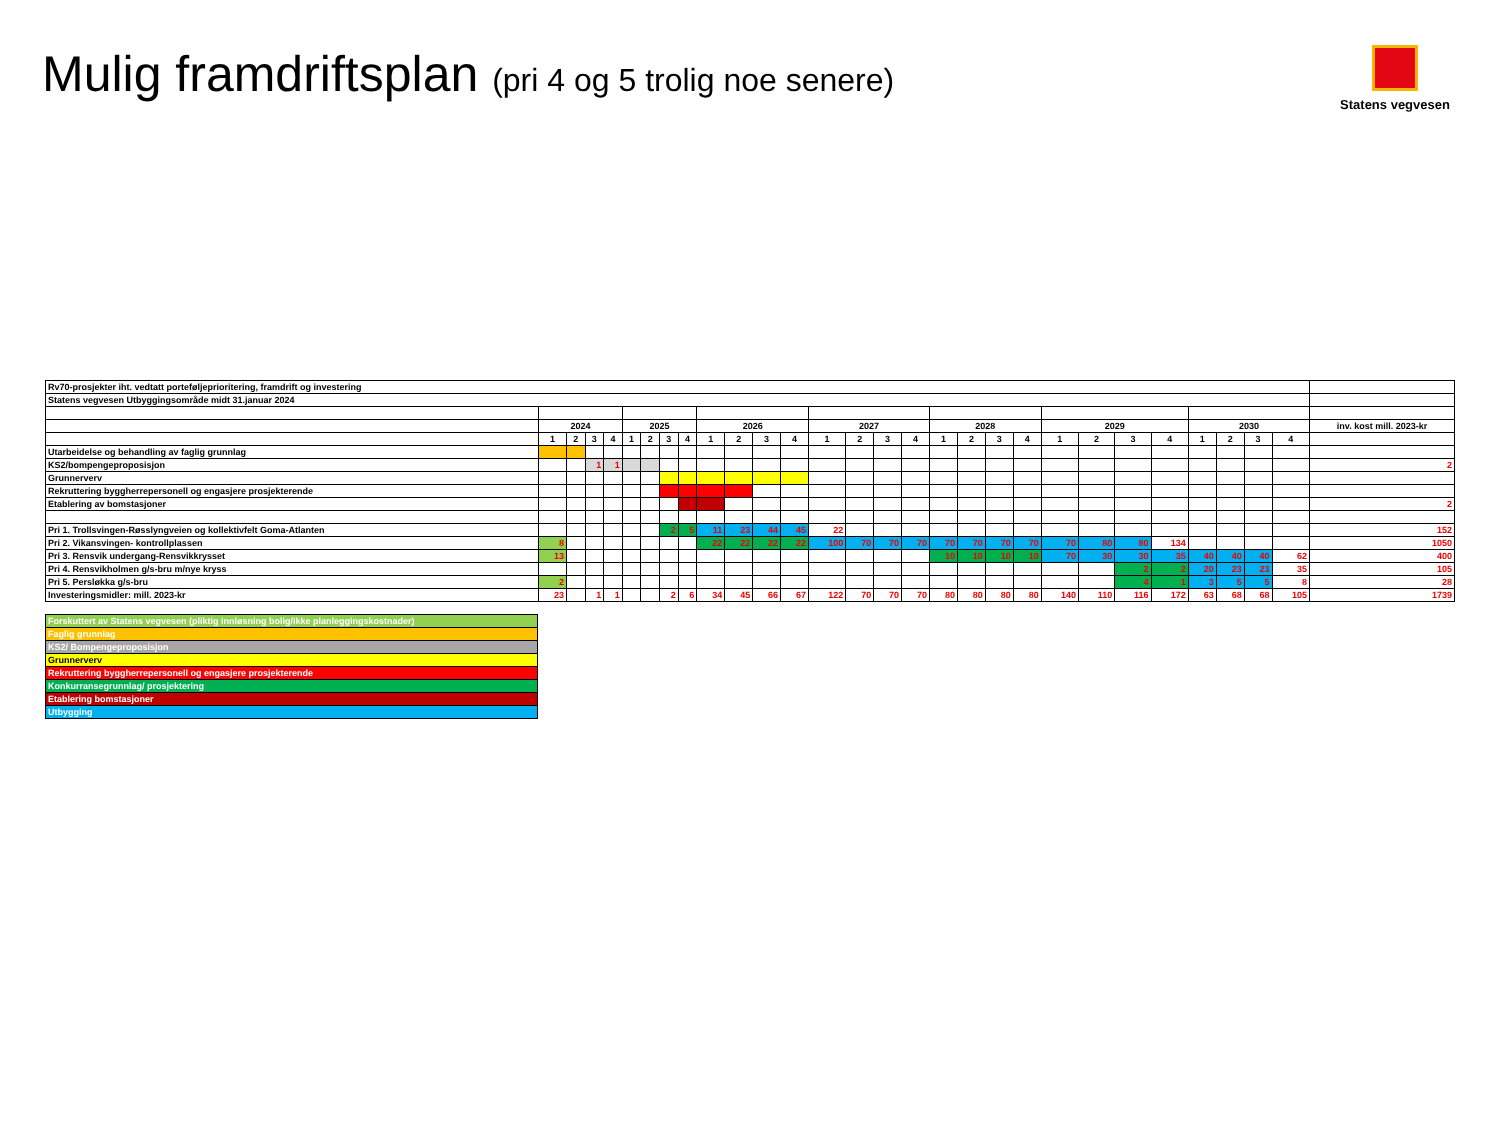Mulig framdriftsplan (pri 4 og 5 trolig noe senere)
Statens vegvesen
| Rv70-prosjekter iht. vedtatt porteføljeprioritering, framdrift og investering | | | | | | | | | | | | | | | | | | | | | | | | | | | | | |
| Statens vegvesen Utbyggingsområde midt 31.januar 2024 | | | | | | | | | | | | | | | | | | | | | | | | | | | | | |
| | 2024 | | | | 2025 | | | | 2026 | | | | 2027 | | | | 2028 | | | | 2029 | | | | 2030 | | | | inv. kost mill. 2023-kr |
| | 1 | 2 | 3 | 4 | 1 | 2 | 3 | 4 | 1 | 2 | 3 | 4 | 1 | 2 | 3 | 4 | 1 | 2 | 3 | 4 | 1 | 2 | 3 | 4 | 1 | 2 | 3 | 4 | |
| Utarbeidelse og behandling av faglig grunnlag | | | | | | | | | | | | | | | | | | | | | | | | | | | | | |
| KS2/bompengeproposisjon | | | 1 | 1 | | | | | | | | | | | | | | | | | | | | | | | | | 2 |
| Grunnerverv | | | | | | | | | | | | | | | | | | | | | | | | | | | | | |
| Rekruttering byggherrepersonell og engasjere prosjekterende | | | | | | | | | | | | | | | | | | | | | | | | | | | | | |
| Etablering av bomstasjoner | | | | | | | | 1 | | | | | | | | | | | | | | | | | | | | | 2 |
| Pri 1. Trollsvingen-Røsslyngveien og kollektivfelt Goma-Atlanten | | | | | | | 2 | 5 | 11 | 23 | 44 | 45 | 22 | | | | | | | | | | | | | | | | 152 |
| Pri 2. Vikansvingen- kontrollplassen | 8 | | | | | | | | 22 | 22 | 22 | 22 | 100 | 70 | 70 | 70 | 70 | 70 | 70 | 70 | 70 | 80 | 80 | 134 | | | | | 1050 |
| Pri 3. Rensvik undergang-Rensvikkrysset | 13 | | | | | | | | | | | | | | | | 10 | 10 | 10 | 10 | 70 | 30 | 30 | 35 | 40 | 40 | 40 | 62 | 400 |
| Pri 4. Rensvikholmen g/s-bru m/nye kryss | | | | | | | | | | | | | | | | | | | | | | | 2 | 2 | 20 | 23 | 23 | 35 | 105 |
| Pri 5. Persløkka g/s-bru | 2 | | | | | | | | | | | | | | | | | | | | | | 4 | 1 | 3 | 5 | 5 | 8 | 28 |
| Investeringsmidler: mill. 2023-kr | 23 | | 1 | 1 | | | 2 | 6 | 34 | 45 | 66 | 67 | 122 | 70 | 70 | 70 | 80 | 80 | 80 | 80 | 140 | 110 | 116 | 172 | 63 | 68 | 68 | 105 | 1739 |
| Forskuttert av Statens vegvesen (pliktig innløsning bolig/ikke planleggingskostnader) |
| Faglig grunnlag |
| KS2/ Bompengeproposisjon |
| Grunnerverv |
| Rekruttering byggherrepersonell og engasjere prosjekterende |
| Konkurransegrunnlag/ prosjektering |
| Etablering bomstasjoner |
| Utbygging |